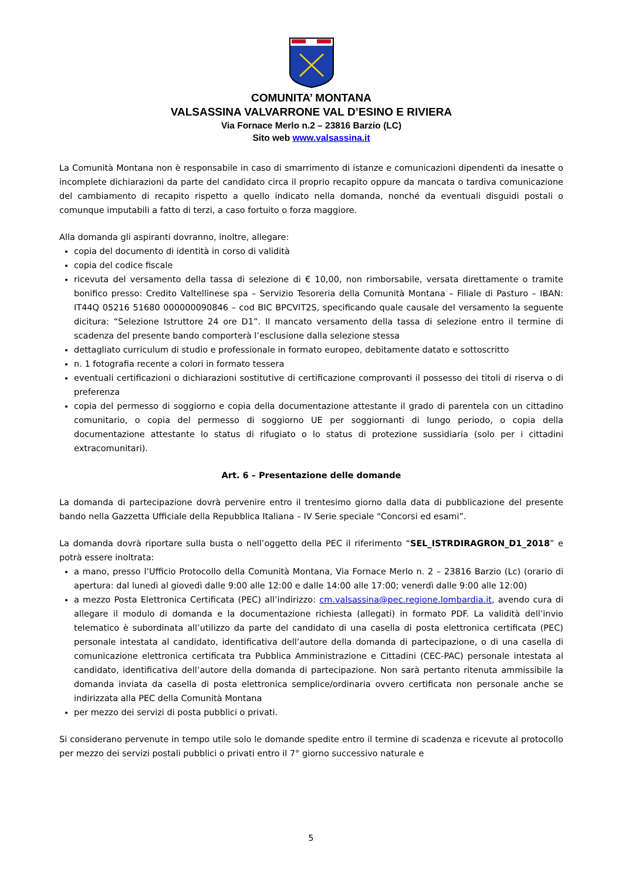COMUNITA’ MONTANA
VALSASSINA VALVARRONE VAL D’ESINO E RIVIERA
Via Fornace Merlo n.2 – 23816 Barzio (LC)
Sito web www.valsassina.it
La Comunità Montana non è responsabile in caso di smarrimento di istanze e comunicazioni dipendenti da inesatte o incomplete dichiarazioni da parte del candidato circa il proprio recapito oppure da mancata o tardiva comunicazione del cambiamento di recapito rispetto a quello indicato nella domanda, nonché da eventuali disguidi postali o comunque imputabili a fatto di terzi, a caso fortuito o forza maggiore.
Alla domanda gli aspiranti dovranno, inoltre, allegare:
copia del documento di identità in corso di validità
copia del codice fiscale
ricevuta del versamento della tassa di selezione di € 10,00, non rimborsabile, versata direttamente o tramite bonifico presso: Credito Valtellinese spa – Servizio Tesoreria della Comunità Montana – Filiale di Pasturo – IBAN: IT44Q 05216 51680 000000090846 – cod BIC BPCVIT2S, specificando quale causale del versamento la seguente dicitura: “Selezione Istruttore 24 ore D1”. Il mancato versamento della tassa di selezione entro il termine di scadenza del presente bando comporterà l’esclusione dalla selezione stessa
dettagliato curriculum di studio e professionale in formato europeo, debitamente datato e sottoscritto
n. 1 fotografia recente a colori in formato tessera
eventuali certificazioni o dichiarazioni sostitutive di certificazione comprovanti il possesso dei titoli di riserva o di preferenza
copia del permesso di soggiorno e copia della documentazione attestante il grado di parentela con un cittadino comunitario, o copia del permesso di soggiorno UE per soggiornanti di lungo periodo, o copia della documentazione attestante lo status di rifugiato o lo status di protezione sussidiaria (solo per i cittadini extracomunitari).
Art. 6 – Presentazione delle domande
La domanda di partecipazione dovrà pervenire entro il trentesimo giorno dalla data di pubblicazione del presente bando nella Gazzetta Ufficiale della Repubblica Italiana – IV Serie speciale “Concorsi ed esami”.
La domanda dovrà riportare sulla busta o nell’oggetto della PEC il riferimento “SEL_ISTRDIRAGRON_D1_2018” e potrà essere inoltrata:
a mano, presso l’Ufficio Protocollo della Comunità Montana, Via Fornace Merlo n. 2 – 23816 Barzio (Lc) (orario di apertura: dal lunedì al giovedì dalle 9:00 alle 12:00 e dalle 14:00 alle 17:00; venerdì dalle 9:00 alle 12:00)
a mezzo Posta Elettronica Certificata (PEC) all’indirizzo: cm.valsassina@pec.regione.lombardia.it, avendo cura di allegare il modulo di domanda e la documentazione richiesta (allegati) in formato PDF. La validità dell’invio telematico è subordinata all’utilizzo da parte del candidato di una casella di posta elettronica certificata (PEC) personale intestata al candidato, identificativa dell’autore della domanda di partecipazione, o di una casella di comunicazione elettronica certificata tra Pubblica Amministrazione e Cittadini (CEC-PAC) personale intestata al candidato, identificativa dell’autore della domanda di partecipazione. Non sarà pertanto ritenuta ammissibile la domanda inviata da casella di posta elettronica semplice/ordinaria ovvero certificata non personale anche se indirizzata alla PEC della Comunità Montana
per mezzo dei servizi di posta pubblici o privati.
Si considerano pervenute in tempo utile solo le domande spedite entro il termine di scadenza e ricevute al protocollo per mezzo dei servizi postali pubblici o privati entro il 7° giorno successivo naturale e
5